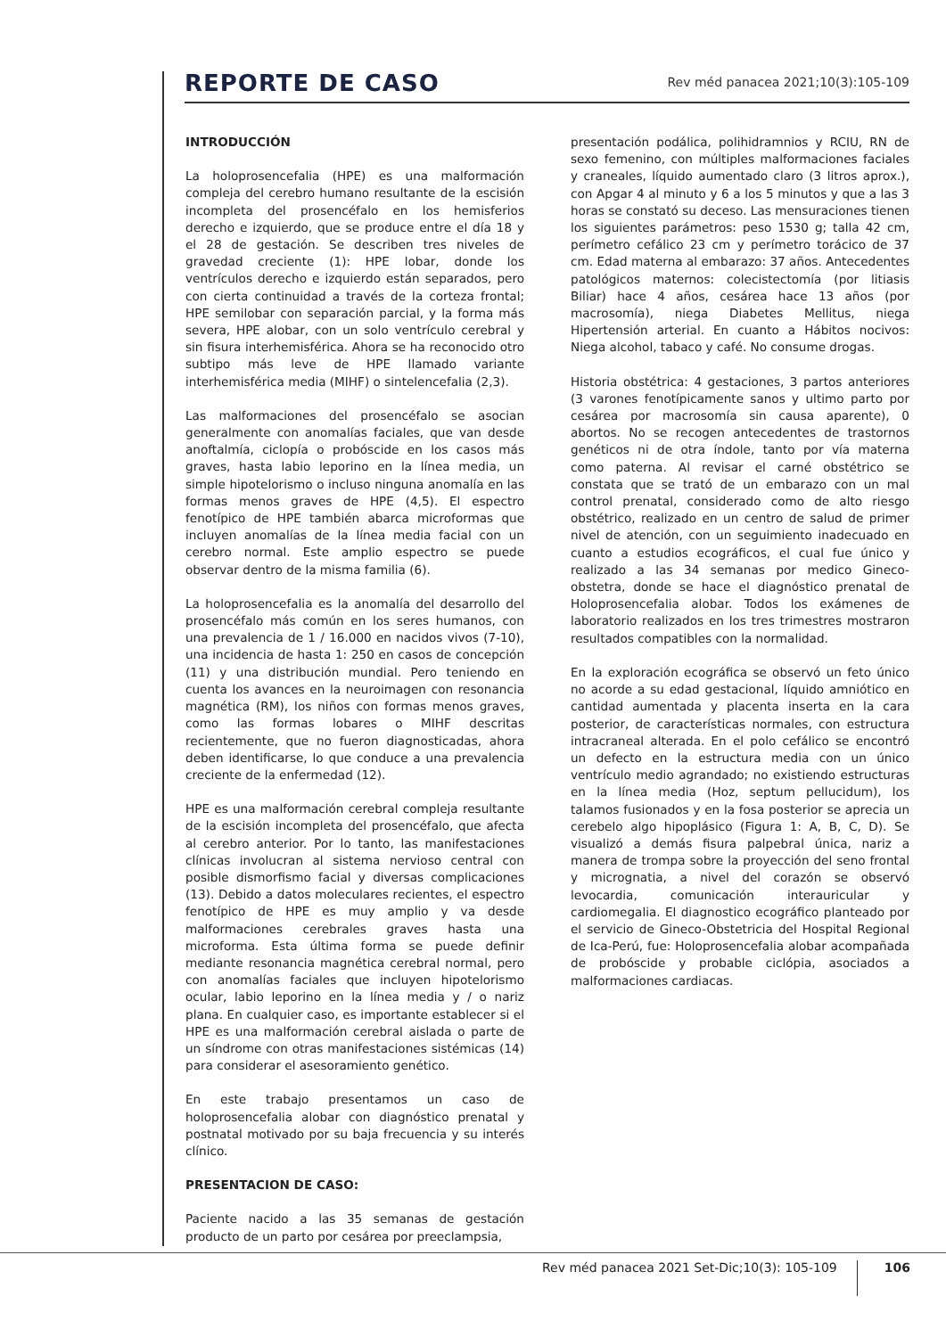REPORTE DE CASO
Rev méd panacea 2021;10(3):105-109
INTRODUCCIÓN
La holoprosencefalia (HPE) es una malformación compleja del cerebro humano resultante de la escisión incompleta del prosencéfalo en los hemisferios derecho e izquierdo, que se produce entre el día 18 y el 28 de gestación. Se describen tres niveles de gravedad creciente (1): HPE lobar, donde los ventrículos derecho e izquierdo están separados, pero con cierta continuidad a través de la corteza frontal; HPE semilobar con separación parcial, y la forma más severa, HPE alobar, con un solo ventrículo cerebral y sin fisura interhemisférica. Ahora se ha reconocido otro subtipo más leve de HPE llamado variante interhemisférica media (MIHF) o sintelencefalia (2,3).
Las malformaciones del prosencéfalo se asocian generalmente con anomalías faciales, que van desde anoftalmía, ciclopía o probóscide en los casos más graves, hasta labio leporino en la línea media, un simple hipotelorismo o incluso ninguna anomalía en las formas menos graves de HPE (4,5). El espectro fenotípico de HPE también abarca microformas que incluyen anomalías de la línea media facial con un cerebro normal. Este amplio espectro se puede observar dentro de la misma familia (6).
La holoprosencefalia es la anomalía del desarrollo del prosencéfalo más común en los seres humanos, con una prevalencia de 1 / 16.000 en nacidos vivos (7-10), una incidencia de hasta 1: 250 en casos de concepción (11) y una distribución mundial. Pero teniendo en cuenta los avances en la neuroimagen con resonancia magnética (RM), los niños con formas menos graves, como las formas lobares o MIHF descritas recientemente, que no fueron diagnosticadas, ahora deben identificarse, lo que conduce a una prevalencia creciente de la enfermedad (12).
HPE es una malformación cerebral compleja resultante de la escisión incompleta del prosencéfalo, que afecta al cerebro anterior. Por lo tanto, las manifestaciones clínicas involucran al sistema nervioso central con posible dismorfismo facial y diversas complicaciones (13). Debido a datos moleculares recientes, el espectro fenotípico de HPE es muy amplio y va desde malformaciones cerebrales graves hasta una microforma. Esta última forma se puede definir mediante resonancia magnética cerebral normal, pero con anomalías faciales que incluyen hipotelorismo ocular, labio leporino en la línea media y / o nariz plana. En cualquier caso, es importante establecer si el HPE es una malformación cerebral aislada o parte de un síndrome con otras manifestaciones sistémicas (14) para considerar el asesoramiento genético.
En este trabajo presentamos un caso de holoprosencefalia alobar con diagnóstico prenatal y postnatal motivado por su baja frecuencia y su interés clínico.
PRESENTACION DE CASO:
Paciente nacido a las 35 semanas de gestación producto de un parto por cesárea por preeclampsia,
presentación podálica, polihidramnios y RCIU, RN de sexo femenino, con múltiples malformaciones faciales y craneales, líquido aumentado claro (3 litros aprox.), con Apgar 4 al minuto y 6 a los 5 minutos y que a las 3 horas se constató su deceso. Las mensuraciones tienen los siguientes parámetros: peso 1530 g; talla 42 cm, perímetro cefálico 23 cm y perímetro torácico de 37 cm. Edad materna al embarazo: 37 años. Antecedentes patológicos maternos: colecistectomía (por litiasis Biliar) hace 4 años, cesárea hace 13 años (por macrosomía), niega Diabetes Mellitus, niega Hipertensión arterial. En cuanto a Hábitos nocivos: Niega alcohol, tabaco y café. No consume drogas.
Historia obstétrica: 4 gestaciones, 3 partos anteriores (3 varones fenotípicamente sanos y ultimo parto por cesárea por macrosomía sin causa aparente), 0 abortos. No se recogen antecedentes de trastornos genéticos ni de otra índole, tanto por vía materna como paterna. Al revisar el carné obstétrico se constata que se trató de un embarazo con un mal control prenatal, considerado como de alto riesgo obstétrico, realizado en un centro de salud de primer nivel de atención, con un seguimiento inadecuado en cuanto a estudios ecográficos, el cual fue único y realizado a las 34 semanas por medico Gineco-obstetra, donde se hace el diagnóstico prenatal de Holoprosencefalia alobar. Todos los exámenes de laboratorio realizados en los tres trimestres mostraron resultados compatibles con la normalidad.
En la exploración ecográfica se observó un feto único no acorde a su edad gestacional, líquido amniótico en cantidad aumentada y placenta inserta en la cara posterior, de características normales, con estructura intracraneal alterada. En el polo cefálico se encontró un defecto en la estructura media con un único ventrículo medio agrandado; no existiendo estructuras en la línea media (Hoz, septum pellucidum), los talamos fusionados y en la fosa posterior se aprecia un cerebelo algo hipoplásico (Figura 1: A, B, C, D). Se visualizó a demás fisura palpebral única, nariz a manera de trompa sobre la proyección del seno frontal y micrognatia, a nivel del corazón se observó levocardia, comunicación interauricular y cardiomegalia. El diagnostico ecográfico planteado por el servicio de Gineco-Obstetricia del Hospital Regional de Ica-Perú, fue: Holoprosencefalia alobar acompañada de probóscide y probable ciclópia, asociados a malformaciones cardiacas.
Rev méd panacea 2021 Set-Dic;10(3): 105-109 106